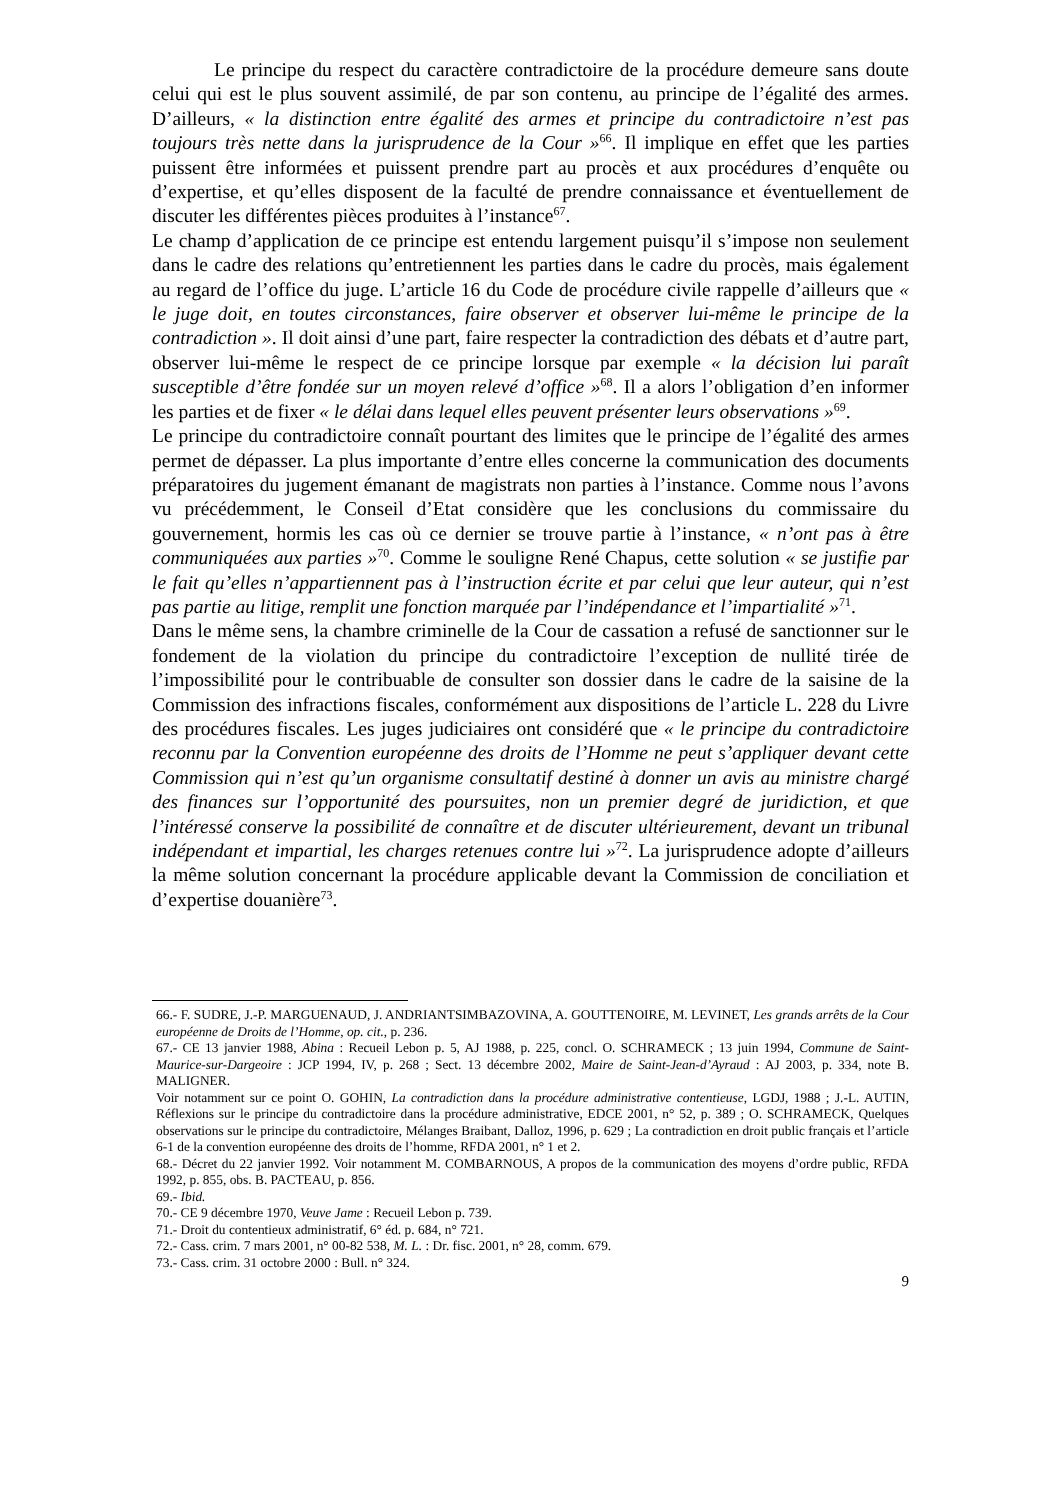Le principe du respect du caractère contradictoire de la procédure demeure sans doute celui qui est le plus souvent assimilé, de par son contenu, au principe de l’égalité des armes. D’ailleurs, « la distinction entre égalité des armes et principe du contradictoire n’est pas toujours très nette dans la jurisprudence de la Cour »<sup>66</sup>. Il implique en effet que les parties puissent être informées et puissent prendre part au procès et aux procédures d’enquête ou d’expertise, et qu’elles disposent de la faculté de prendre connaissance et éventuellement de discuter les différentes pièces produites à l’instance<sup>67</sup>.
Le champ d’application de ce principe est entendu largement puisqu’il s’impose non seulement dans le cadre des relations qu’entretiennent les parties dans le cadre du procès, mais également au regard de l’office du juge. L’article 16 du Code de procédure civile rappelle d’ailleurs que « le juge doit, en toutes circonstances, faire observer et observer lui-même le principe de la contradiction ». Il doit ainsi d’une part, faire respecter la contradiction des débats et d’autre part, observer lui-même le respect de ce principe lorsque par exemple « la décision lui paraît susceptible d’être fondée sur un moyen relevé d’office »<sup>68</sup>. Il a alors l’obligation d’en informer les parties et de fixer « le délai dans lequel elles peuvent présenter leurs observations »<sup>69</sup>.
Le principe du contradictoire connaît pourtant des limites que le principe de l’égalité des armes permet de dépasser. La plus importante d’entre elles concerne la communication des documents préparatoires du jugement émanant de magistrats non parties à l’instance. Comme nous l’avons vu précédemment, le Conseil d’Etat considère que les conclusions du commissaire du gouvernement, hormis les cas où ce dernier se trouve partie à l’instance, « n’ont pas à être communiquées aux parties »<sup>70</sup>. Comme le souligne René Chapus, cette solution « se justifie par le fait qu’elles n’appartiennent pas à l’instruction écrite et par celui que leur auteur, qui n’est pas partie au litige, remplit une fonction marquée par l’indépendance et l’impartialité »<sup>71</sup>.
Dans le même sens, la chambre criminelle de la Cour de cassation a refusé de sanctionner sur le fondement de la violation du principe du contradictoire l’exception de nullité tirée de l’impossibilité pour le contribuable de consulter son dossier dans le cadre de la saisine de la Commission des infractions fiscales, conformément aux dispositions de l’article L. 228 du Livre des procédures fiscales. Les juges judiciaires ont considéré que « le principe du contradictoire reconnu par la Convention européenne des droits de l’Homme ne peut s’appliquer devant cette Commission qui n’est qu’un organisme consultatif destiné à donner un avis au ministre chargé des finances sur l’opportunité des poursuites, non un premier degré de juridiction, et que l’intéressé conserve la possibilité de connaître et de discuter ultérieurement, devant un tribunal indépendant et impartial, les charges retenues contre lui »<sup>72</sup>. La jurisprudence adopte d’ailleurs la même solution concernant la procédure applicable devant la Commission de conciliation et d’expertise douanière<sup>73</sup>.
66.- F. SUDRE, J.-P. MARGUENAUD, J. ANDRIANTSIMBAZOVINA, A. GOUTTENOIRE, M. LEVINET, Les grands arrêts de la Cour européenne de Droits de l’Homme, op. cit., p. 236.
67.- CE 13 janvier 1988, Abina : Recueil Lebon p. 5, AJ 1988, p. 225, concl. O. SCHRAMECK ; 13 juin 1994, Commune de Saint-Maurice-sur-Dargeoire : JCP 1994, IV, p. 268 ; Sect. 13 décembre 2002, Maire de Saint-Jean-d’Ayraud : AJ 2003, p. 334, note B. MALIGNER.
Voir notamment sur ce point O. GOHIN, La contradiction dans la procédure administrative contentieuse, LGDJ, 1988 ; J.-L. AUTIN, Réflexions sur le principe du contradictoire dans la procédure administrative, EDCE 2001, n° 52, p. 389 ; O. SCHRAMECK, Quelques observations sur le principe du contradictoire, Mélanges Braibant, Dalloz, 1996, p. 629 ; La contradiction en droit public français et l’article 6-1 de la convention européenne des droits de l’homme, RFDA 2001, n° 1 et 2.
68.- Décret du 22 janvier 1992. Voir notamment M. COMBARNOUS, A propos de la communication des moyens d’ordre public, RFDA 1992, p. 855, obs. B. PACTEAU, p. 856.
69.- Ibid.
70.- CE 9 décembre 1970, Veuve Jame : Recueil Lebon p. 739.
71.- Droit du contentieux administratif, 6° éd. p. 684, n° 721.
72.- Cass. crim. 7 mars 2001, n° 00-82 538, M. L. : Dr. fisc. 2001, n° 28, comm. 679.
73.- Cass. crim. 31 octobre 2000 : Bull. n° 324.
9